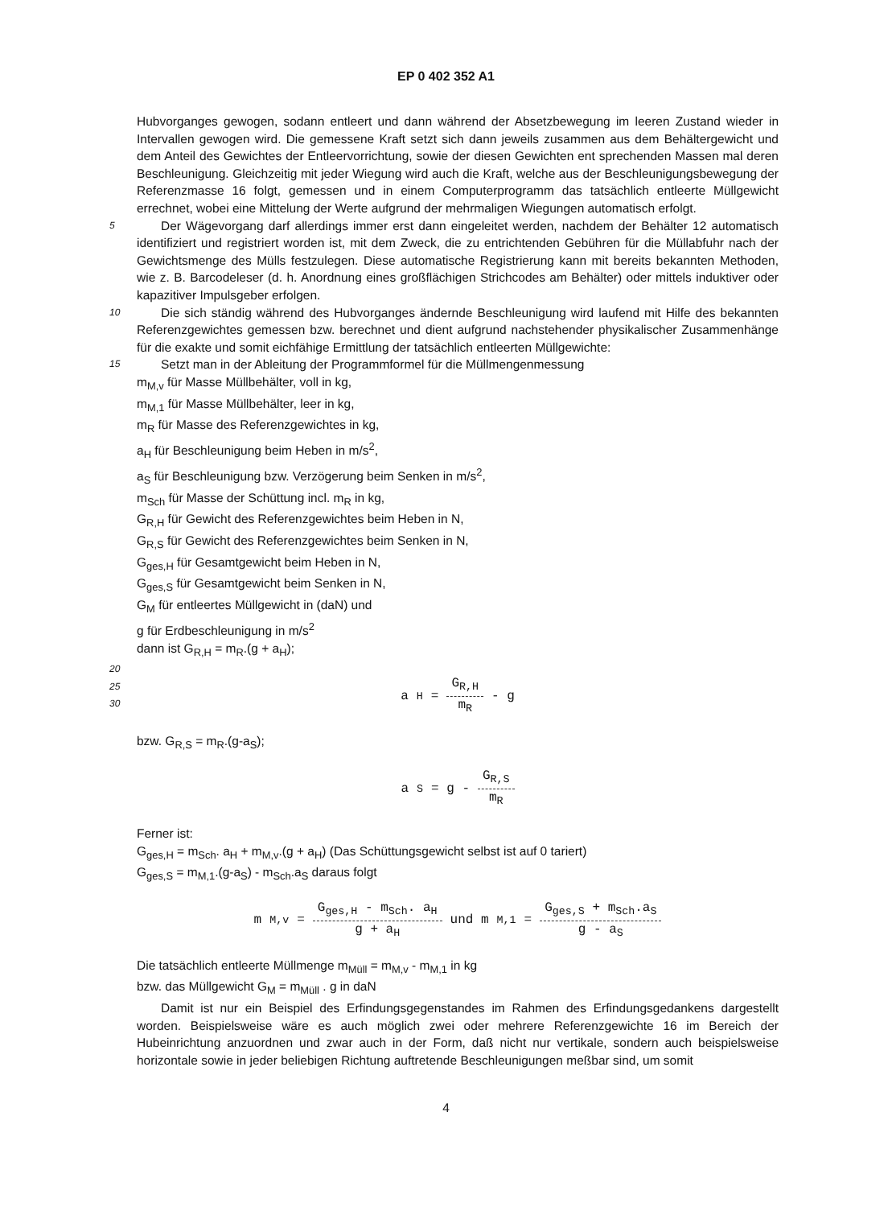EP 0 402 352 A1
Hubvorganges gewogen, sodann entleert und dann während der Absetzbewegung im leeren Zustand wieder in Intervallen gewogen wird. Die gemessene Kraft setzt sich dann jeweils zusammen aus dem Behältergewicht und dem Anteil des Gewichtes der Entleervorrichtung, sowie der diesen Gewichten ent sprechenden Massen mal deren Beschleunigung. Gleichzeitig mit jeder Wiegung wird auch die Kraft, welche aus der Beschleunigungsbewegung der Referenzmasse 16 folgt, gemessen und in einem Computerprogramm das tatsächlich entleerte Müllgewicht errechnet, wobei eine Mittelung der Werte aufgrund der mehrmaligen Wiegungen automatisch erfolgt.
5
Der Wägevorgang darf allerdings immer erst dann eingeleitet werden, nachdem der Behälter 12 automatisch identifiziert und registriert worden ist, mit dem Zweck, die zu entrichtenden Gebühren für die Müllabfuhr nach der Gewichtsmenge des Mülls festzulegen. Diese automatische Registrierung kann mit bereits bekannten Methoden, wie z. B. Barcodeleser (d. h. Anordnung eines großflächigen Strichcodes am Behälter) oder mittels induktiver oder kapazitiver Impulsgeber erfolgen.
10
Die sich ständig während des Hubvorganges ändernde Beschleunigung wird laufend mit Hilfe des bekannten Referenzgewichtes gemessen bzw. berechnet und dient aufgrund nachstehender physikalischer Zusammenhänge für die exakte und somit eichfähige Ermittlung der tatsächlich entleerten Müllgewichte:
15
Setzt man in der Ableitung der Programmformel für die Müllmengenmessung
m<sub>M,v</sub> für Masse Müllbehälter, voll in kg,
m<sub>M,1</sub> für Masse Müllbehälter, leer in kg,
m<sub>R</sub> für Masse des Referenzgewichtes in kg,
a<sub>H</sub> für Beschleunigung beim Heben in m/s<sup>2</sup>,
a<sub>S</sub> für Beschleunigung bzw. Verzögerung beim Senken in m/s<sup>2</sup>,
m<sub>Sch</sub> für Masse der Schüttung incl. m<sub>R</sub> in kg,
G<sub>R,H</sub> für Gewicht des Referenzgewichtes beim Heben in N,
G<sub>R,S</sub> für Gewicht des Referenzgewichtes beim Senken in N,
G<sub>ges,H</sub> für Gesamtgewicht beim Heben in N,
G<sub>ges,S</sub> für Gesamtgewicht beim Senken in N,
G<sub>M</sub> für entleertes Müllgewicht in (daN) und
g für Erdbeschleunigung in m/s<sup>2</sup>
dann ist G<sub>R,H</sub> = m<sub>R</sub>.(g + a<sub>H</sub>);
20
25
30
a<sub>H</sub> = G<sub>R,H</sub> m<sub>R</sub> - g
bzw. G<sub>R,S</sub> = m<sub>R</sub>.(g-a<sub>S</sub>);
a<sub>S</sub> = g - G<sub>R,S</sub> m<sub>R</sub>
Ferner ist:
G<sub>ges,H</sub> = m<sub>Sch</sub>. a<sub>H</sub> + m<sub>M,v</sub>.(g + a<sub>H</sub>) (Das Schüttungsgewicht selbst ist auf 0 tariert)
G<sub>ges,S</sub> = m<sub>M,1</sub>.(g-a<sub>S</sub>) - m<sub>Sch</sub>.a<sub>S</sub> daraus folgt
m<sub>M,v</sub> = G<sub>ges,H</sub> - m<sub>Sch</sub>. a<sub>H</sub> g + a<sub>H</sub> und m<sub>M,1</sub> = G<sub>ges,S</sub> + m<sub>Sch</sub>.a<sub>S</sub> g - a<sub>S</sub>
Die tatsächlich entleerte Müllmenge m<sub>Müll</sub> = m<sub>M,v</sub> - m<sub>M,1</sub> in kg
bzw. das Müllgewicht G<sub>M</sub> = m<sub>Müll</sub> . g in daN
Damit ist nur ein Beispiel des Erfindungsgegenstandes im Rahmen des Erfindungsgedankens dargestellt worden. Beispielsweise wäre es auch möglich zwei oder mehrere Referenzgewichte 16 im Bereich der Hubeinrichtung anzuordnen und zwar auch in der Form, daß nicht nur vertikale, sondern auch beispielsweise horizontale sowie in jeder beliebigen Richtung auftretende Beschleunigungen meßbar sind, um somit
4